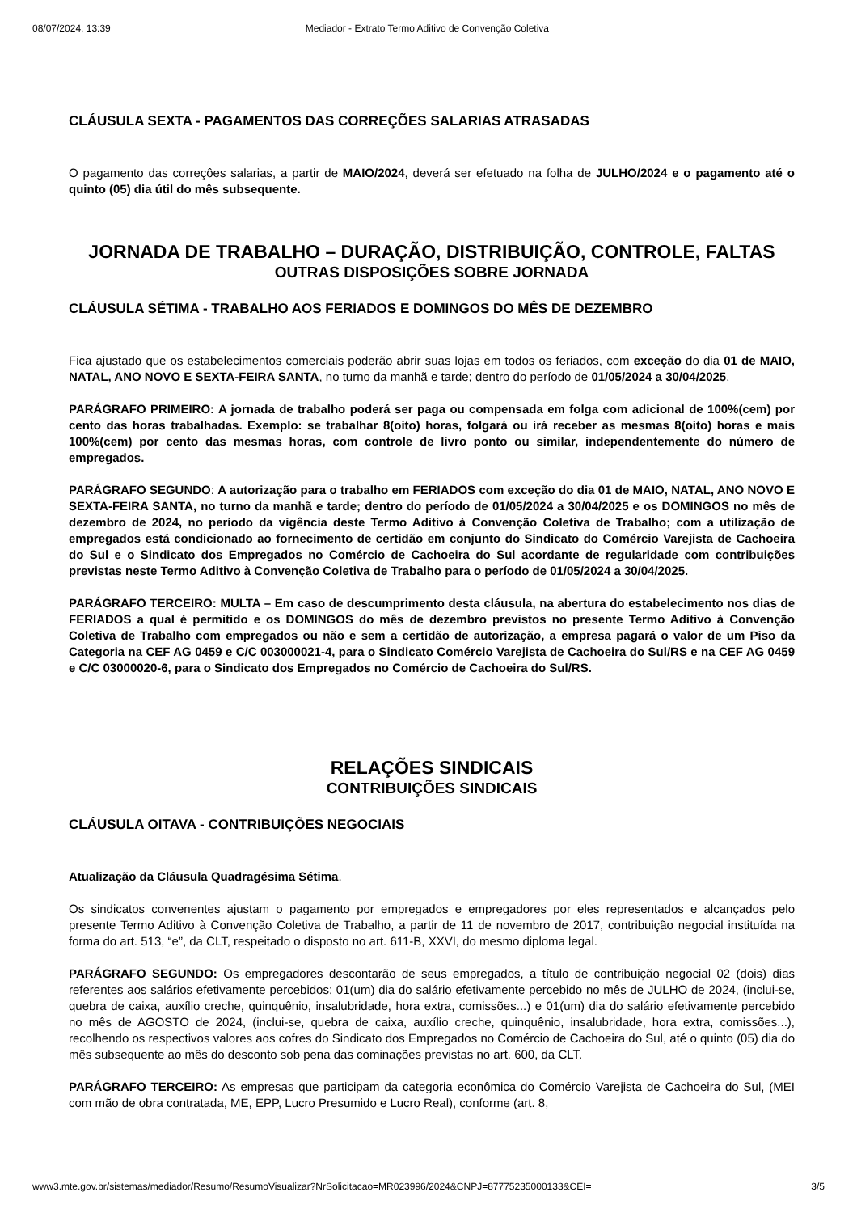08/07/2024, 13:39 Mediador - Extrato Termo Aditivo de Convenção Coletiva
CLÁUSULA SEXTA - PAGAMENTOS DAS CORREÇÕES SALARIAS ATRASADAS
O pagamento das correçôes salarias, a partir de MAIO/2024, deverá ser efetuado na folha de JULHO/2024 e o pagamento até o quinto (05) dia útil do mês subsequente.
JORNADA DE TRABALHO – DURAÇÃO, DISTRIBUIÇÃO, CONTROLE, FALTAS
OUTRAS DISPOSIÇÕES SOBRE JORNADA
CLÁUSULA SÉTIMA - TRABALHO AOS FERIADOS E DOMINGOS DO MÊS DE DEZEMBRO
Fica ajustado que os estabelecimentos comerciais poderão abrir suas lojas em todos os feriados, com exceção do dia 01 de MAIO, NATAL, ANO NOVO E SEXTA-FEIRA SANTA, no turno da manhã e tarde; dentro do período de 01/05/2024 a 30/04/2025.
PARÁGRAFO PRIMEIRO: A jornada de trabalho poderá ser paga ou compensada em folga com adicional de 100%(cem) por cento das horas trabalhadas. Exemplo: se trabalhar 8(oito) horas, folgará ou irá receber as mesmas 8(oito) horas e mais 100%(cem) por cento das mesmas horas, com controle de livro ponto ou similar, independentemente do número de empregados.
PARÁGRAFO SEGUNDO: A autorização para o trabalho em FERIADOS com exceção do dia 01 de MAIO, NATAL, ANO NOVO E SEXTA-FEIRA SANTA, no turno da manhã e tarde; dentro do período de 01/05/2024 a 30/04/2025 e os DOMINGOS no mês de dezembro de 2024, no período da vigência deste Termo Aditivo à Convenção Coletiva de Trabalho; com a utilização de empregados está condicionado ao fornecimento de certidão em conjunto do Sindicato do Comércio Varejista de Cachoeira do Sul e o Sindicato dos Empregados no Comércio de Cachoeira do Sul acordante de regularidade com contribuições previstas neste Termo Aditivo à Convenção Coletiva de Trabalho para o período de 01/05/2024 a 30/04/2025.
PARÁGRAFO TERCEIRO: MULTA – Em caso de descumprimento desta cláusula, na abertura do estabelecimento nos dias de FERIADOS a qual é permitido e os DOMINGOS do mês de dezembro previstos no presente Termo Aditivo à Convenção Coletiva de Trabalho com empregados ou não e sem a certidão de autorização, a empresa pagará o valor de um Piso da Categoria na CEF AG 0459 e C/C 003000021-4, para o Sindicato Comércio Varejista de Cachoeira do Sul/RS e na CEF AG 0459 e C/C 03000020-6, para o Sindicato dos Empregados no Comércio de Cachoeira do Sul/RS.
RELAÇÕES SINDICAIS
CONTRIBUIÇÕES SINDICAIS
CLÁUSULA OITAVA - CONTRIBUIÇÕES NEGOCIAIS
Atualização da Cláusula Quadragésima Sétima.
Os sindicatos convenentes ajustam o pagamento por empregados e empregadores por eles representados e alcançados pelo presente Termo Aditivo à Convenção Coletiva de Trabalho, a partir de 11 de novembro de 2017, contribuição negocial instituída na forma do art. 513, “e”, da CLT, respeitado o disposto no art. 611-B, XXVI, do mesmo diploma legal.
PARÁGRAFO SEGUNDO: Os empregadores descontarão de seus empregados, a título de contribuição negocial 02 (dois) dias referentes aos salários efetivamente percebidos; 01(um) dia do salário efetivamente percebido no mês de JULHO de 2024, (inclui-se, quebra de caixa, auxílio creche, quinquênio, insalubridade, hora extra, comissões...) e 01(um) dia do salário efetivamente percebido no mês de AGOSTO de 2024, (inclui-se, quebra de caixa, auxílio creche, quinquênio, insalubridade, hora extra, comissões...), recolhendo os respectivos valores aos cofres do Sindicato dos Empregados no Comércio de Cachoeira do Sul, até o quinto (05) dia do mês subsequente ao mês do desconto sob pena das cominações previstas no art. 600, da CLT.
PARÁGRAFO TERCEIRO: As empresas que participam da categoria econômica do Comércio Varejista de Cachoeira do Sul, (MEI com mão de obra contratada, ME, EPP, Lucro Presumido e Lucro Real), conforme (art. 8,
www3.mte.gov.br/sistemas/mediador/Resumo/ResumoVisualizar?NrSolicitacao=MR023996/2024&CNPJ=87775235000133&CEI= 3/5